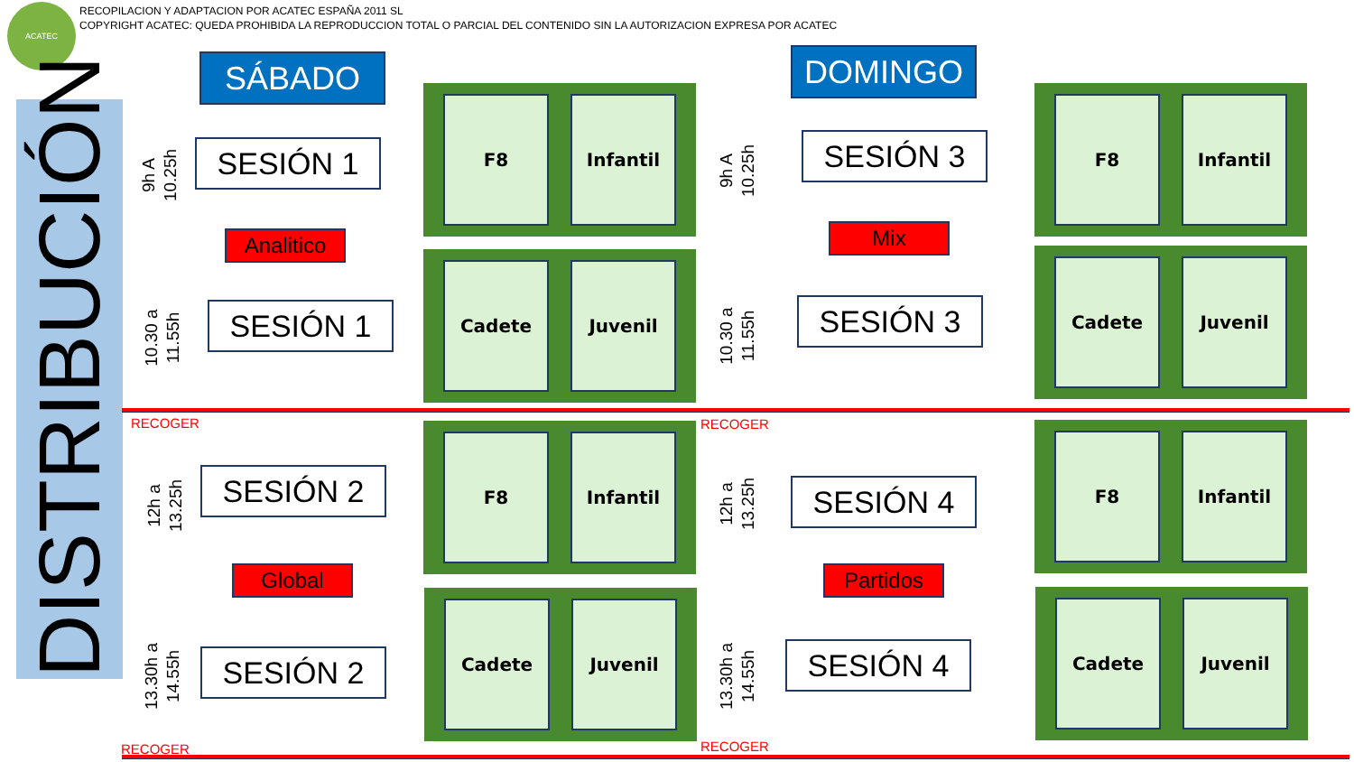ACATEC
RECOPILACION Y ADAPTACION POR ACATEC ESPAÑA 2011 SL
COPYRIGHT ACATEC: QUEDA PROHIBIDA LA REPRODUCCION TOTAL O PARCIAL DEL CONTENIDO SIN LA AUTORIZACION EXPRESA POR ACATEC
DISTRIBUCIÓN
SÁBADO DOMINGO
9h A
10.25h
SESIÓN 1
Analitico
10.30 a
11.55h
SESIÓN 1
9h A
10.25h
SESIÓN 3
Mix
10.30 a
11.55h
SESIÓN 3
F8 Infantil
Cadete Juvenil
F8 Infantil
Cadete Juvenil
RECOGER RECOGER
12h a
13.25h
SESIÓN 2
Global
13.30h a
14.55h
SESIÓN 2
12h a
13.25h
SESIÓN 4
Partidos
13.30h a
14.55h
SESIÓN 4
F8 Infantil
Cadete Juvenil
F8 Infantil
Cadete Juvenil
RECOGER RECOGER